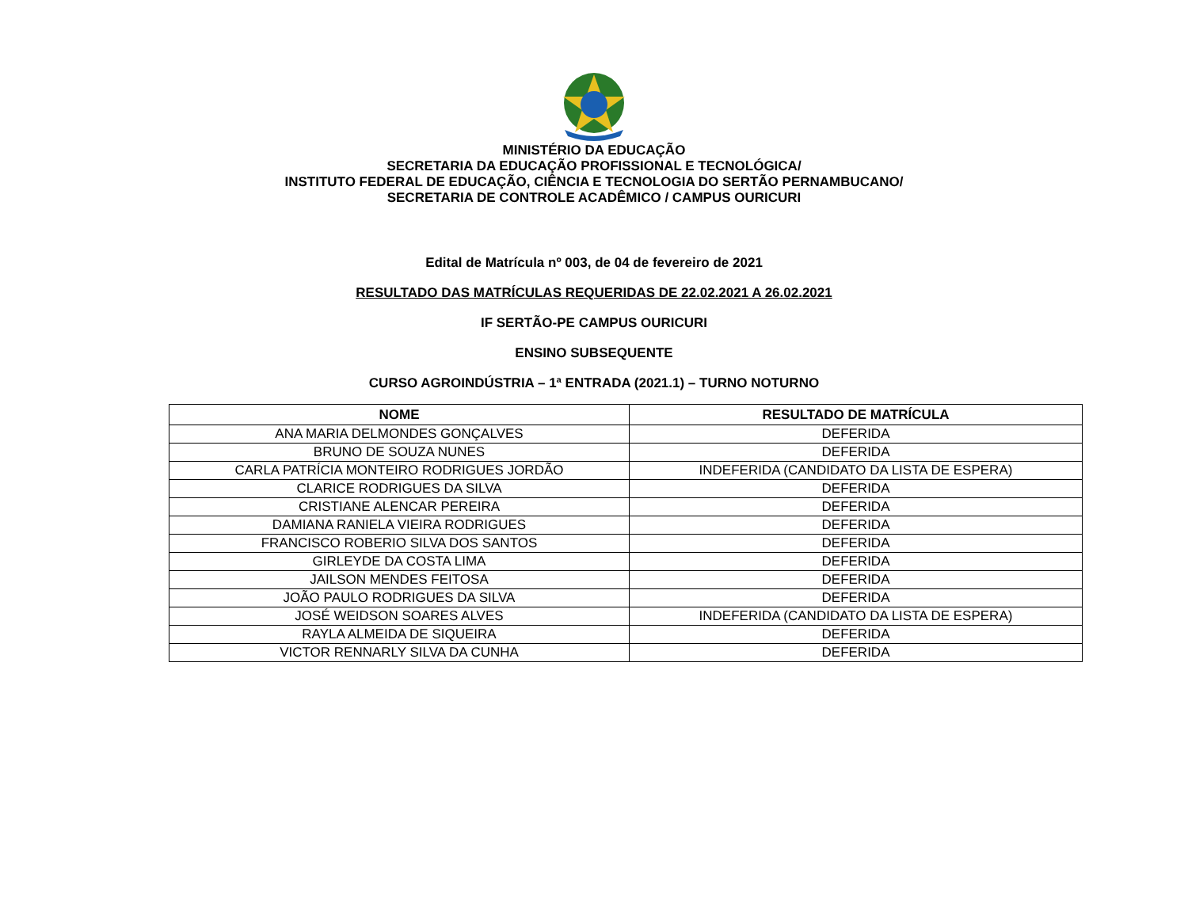MINISTÉRIO DA EDUCAÇÃO
SECRETARIA DA EDUCAÇÃO PROFISSIONAL E TECNOLÓGICA/
INSTITUTO FEDERAL DE EDUCAÇÃO, CIÊNCIA E TECNOLOGIA DO SERTÃO PERNAMBUCANO/
SECRETARIA DE CONTROLE ACADÊMICO / CAMPUS OURICURI
Edital de Matrícula nº 003, de 04 de fevereiro de 2021
RESULTADO DAS MATRÍCULAS REQUERIDAS DE 22.02.2021 A 26.02.2021
IF SERTÃO-PE CAMPUS OURICURI
ENSINO SUBSEQUENTE
CURSO AGROINDÚSTRIA – 1ª ENTRADA (2021.1) – TURNO NOTURNO
| NOME | RESULTADO DE MATRÍCULA |
| --- | --- |
| ANA MARIA DELMONDES GONÇALVES | DEFERIDA |
| BRUNO DE SOUZA NUNES | DEFERIDA |
| CARLA PATRÍCIA MONTEIRO RODRIGUES JORDÃO | INDEFERIDA (CANDIDATO DA LISTA DE ESPERA) |
| CLARICE RODRIGUES DA SILVA | DEFERIDA |
| CRISTIANE ALENCAR PEREIRA | DEFERIDA |
| DAMIANA RANIELA VIEIRA RODRIGUES | DEFERIDA |
| FRANCISCO ROBERIO SILVA DOS SANTOS | DEFERIDA |
| GIRLEYDE DA COSTA LIMA | DEFERIDA |
| JAILSON MENDES FEITOSA | DEFERIDA |
| JOÃO PAULO RODRIGUES DA SILVA | DEFERIDA |
| JOSÉ WEIDSON SOARES ALVES | INDEFERIDA (CANDIDATO DA LISTA DE ESPERA) |
| RAYLA ALMEIDA DE SIQUEIRA | DEFERIDA |
| VICTOR RENNARLY SILVA DA CUNHA | DEFERIDA |